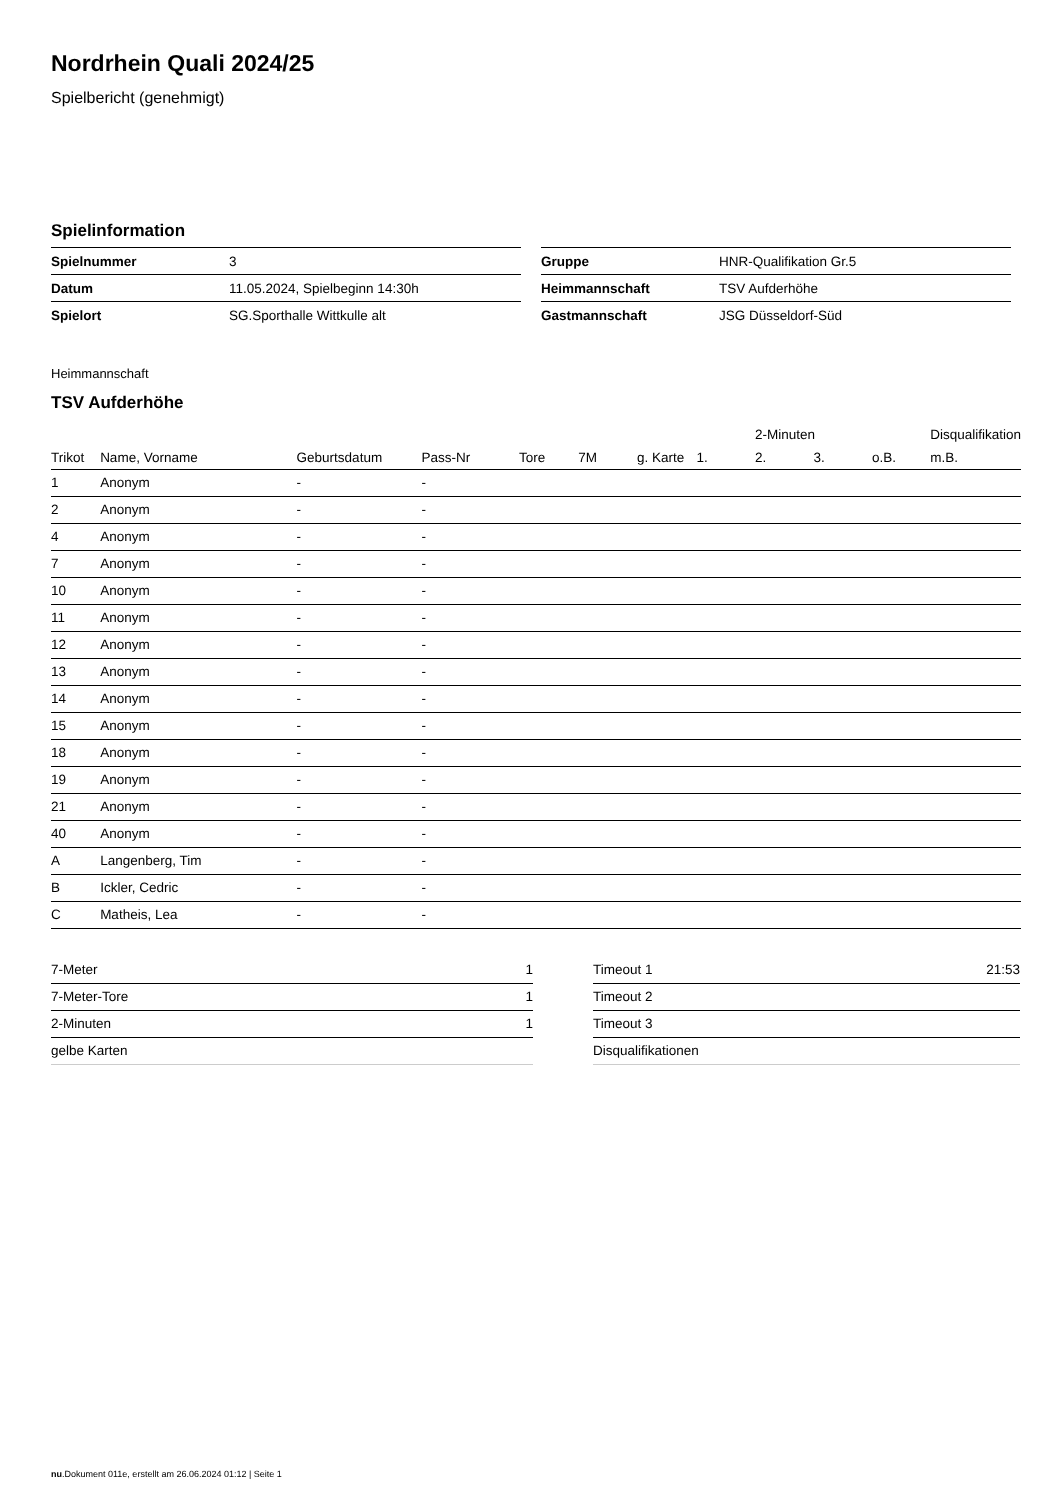Nordrhein Quali 2024/25
Spielbericht (genehmigt)
Spielinformation
| Spielnummer | 3 |
| Datum | 11.05.2024, Spielbeginn 14:30h |
| Spielort | SG.Sporthalle Wittkulle alt |
| Gruppe | HNR-Qualifikation Gr.5 |
| Heimmannschaft | TSV Aufderhöhe |
| Gastmannschaft | JSG Düsseldorf-Süd |
Heimmannschaft
TSV Aufderhöhe
| | | | | | | | | 2-Minuten | | | Disqualifikation |
| --- | --- | --- | --- | --- | --- | --- | --- | --- | --- | --- | --- |
| Trikot | Name, Vorname | Geburtsdatum | Pass-Nr | Tore | 7M | g. Karte | 1. | 2. | 3. | o.B. | m.B. |
| 1 | Anonym | - | - | | | | | | | | |
| 2 | Anonym | - | - | | | | | | | | |
| 4 | Anonym | - | - | | | | | | | | |
| 7 | Anonym | - | - | | | | | | | | |
| 10 | Anonym | - | - | | | | | | | | |
| 11 | Anonym | - | - | | | | | | | | |
| 12 | Anonym | - | - | | | | | | | | |
| 13 | Anonym | - | - | | | | | | | | |
| 14 | Anonym | - | - | | | | | | | | |
| 15 | Anonym | - | - | | | | | | | | |
| 18 | Anonym | - | - | | | | | | | | |
| 19 | Anonym | - | - | | | | | | | | |
| 21 | Anonym | - | - | | | | | | | | |
| 40 | Anonym | - | - | | | | | | | | |
| A | Langenberg, Tim | - | - | | | | | | | | |
| B | Ickler, Cedric | - | - | | | | | | | | |
| C | Matheis, Lea | - | - | | | | | | | | |
| 7-Meter | 1 |
| 7-Meter-Tore | 1 |
| 2-Minuten | 1 |
| gelbe Karten | |
| Timeout 1 | 21:53 |
| Timeout 2 | |
| Timeout 3 | |
| Disqualifikationen | |
nu.Dokument 011e, erstellt am 26.06.2024 01:12 | Seite 1